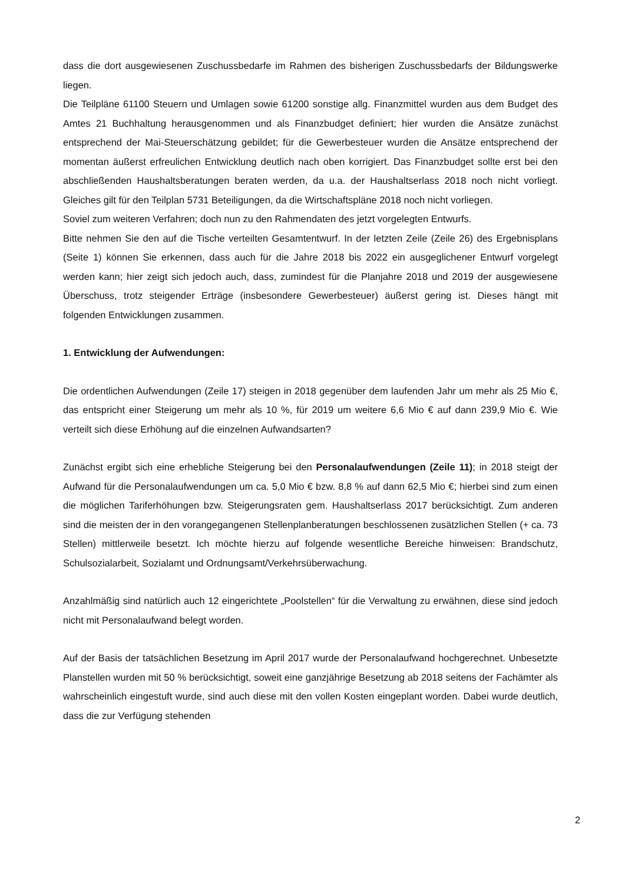dass die dort ausgewiesenen Zuschussbedarfe im Rahmen des bisherigen Zuschussbedarfs der Bildungswerke liegen.
Die Teilpläne 61100 Steuern und Umlagen sowie 61200 sonstige allg. Finanzmittel wurden aus dem Budget des Amtes 21 Buchhaltung herausgenommen und als Finanzbudget definiert; hier wurden die Ansätze zunächst entsprechend der Mai-Steuerschätzung gebildet; für die Gewerbesteuer wurden die Ansätze entsprechend der momentan äußerst erfreulichen Entwicklung deutlich nach oben korrigiert. Das Finanzbudget sollte erst bei den abschließenden Haushaltsberatungen beraten werden, da u.a. der Haushaltserlass 2018 noch nicht vorliegt. Gleiches gilt für den Teilplan 5731 Beteiligungen, da die Wirtschaftspläne 2018 noch nicht vorliegen.
Soviel zum weiteren Verfahren; doch nun zu den Rahmendaten des jetzt vorgelegten Entwurfs.
Bitte nehmen Sie den auf die Tische verteilten Gesamtentwurf. In der letzten Zeile (Zeile 26) des Ergebnisplans (Seite 1) können Sie erkennen, dass auch für die Jahre 2018 bis 2022 ein ausgeglichener Entwurf vorgelegt werden kann; hier zeigt sich jedoch auch, dass, zumindest für die Planjahre 2018 und 2019 der ausgewiesene Überschuss, trotz steigender Erträge (insbesondere Gewerbesteuer) äußerst gering ist. Dieses hängt mit folgenden Entwicklungen zusammen.
1. Entwicklung der Aufwendungen:
Die ordentlichen Aufwendungen (Zeile 17) steigen in 2018 gegenüber dem laufenden Jahr um mehr als 25 Mio €, das entspricht einer Steigerung um mehr als 10 %, für 2019 um weitere 6,6 Mio € auf dann 239,9 Mio €. Wie verteilt sich diese Erhöhung auf die einzelnen Aufwandsarten?
Zunächst ergibt sich eine erhebliche Steigerung bei den Personalaufwendungen (Zeile 11); in 2018 steigt der Aufwand für die Personalaufwendungen um ca. 5,0 Mio € bzw. 8,8 % auf dann 62,5 Mio €; hierbei sind zum einen die möglichen Tariferhöhungen bzw. Steigerungsraten gem. Haushaltserlass 2017 berücksichtigt. Zum anderen sind die meisten der in den vorangegangenen Stellenplanberatungen beschlossenen zusätzlichen Stellen (+ ca. 73 Stellen) mittlerweile besetzt. Ich möchte hierzu auf folgende wesentliche Bereiche hinweisen: Brandschutz, Schulsozialarbeit, Sozialamt und Ordnungsamt/Verkehrsüberwachung.
Anzahlmäßig sind natürlich auch 12 eingerichtete „Poolstellen“ für die Verwaltung zu erwähnen, diese sind jedoch nicht mit Personalaufwand belegt worden.
Auf der Basis der tatsächlichen Besetzung im April 2017 wurde der Personalaufwand hochgerechnet. Unbesetzte Planstellen wurden mit 50 % berücksichtigt, soweit eine ganzjährige Besetzung ab 2018 seitens der Fachämter als wahrscheinlich eingestuft wurde, sind auch diese mit den vollen Kosten eingeplant worden. Dabei wurde deutlich, dass die zur Verfügung stehenden
2